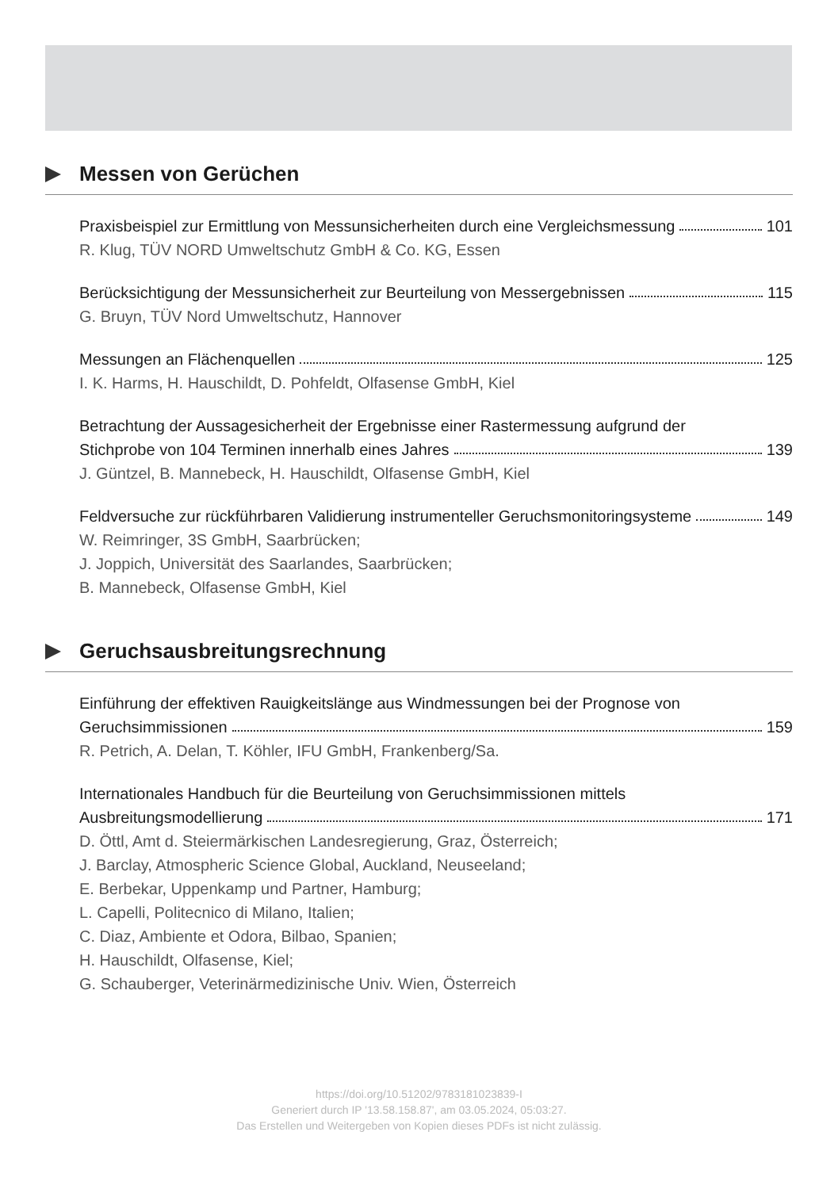Messen von Gerüchen
Praxisbeispiel zur Ermittlung von Messunsicherheiten durch eine Vergleichsmessung 101
R. Klug, TÜV NORD Umweltschutz GmbH & Co. KG, Essen
Berücksichtigung der Messunsicherheit zur Beurteilung von Messergebnissen 115
G. Bruyn, TÜV Nord Umweltschutz, Hannover
Messungen an Flächenquellen 125
I. K. Harms, H. Hauschildt, D. Pohfeldt, Olfasense GmbH, Kiel
Betrachtung der Aussagesicherheit der Ergebnisse einer Rastermessung aufgrund der
Stichprobe von 104 Terminen innerhalb eines Jahres 139
J. Güntzel, B. Mannebeck, H. Hauschildt, Olfasense GmbH, Kiel
Feldversuche zur rückführbaren Validierung instrumenteller Geruchsmonitoringsysteme 149
W. Reimringer, 3S GmbH, Saarbrücken;
J. Joppich, Universität des Saarlandes, Saarbrücken;
B. Mannebeck, Olfasense GmbH, Kiel
Geruchsausbreitungsrechnung
Einführung der effektiven Rauigkeitslänge aus Windmessungen bei der Prognose von
Geruchsimmissionen 159
R. Petrich, A. Delan, T. Köhler, IFU GmbH, Frankenberg/Sa.
Internationales Handbuch für die Beurteilung von Geruchsimmissionen mittels
Ausbreitungsmodellierung 171
D. Öttl, Amt d. Steiermärkischen Landesregierung, Graz, Österreich;
J. Barclay, Atmospheric Science Global, Auckland, Neuseeland;
E. Berbekar, Uppenkamp und Partner, Hamburg;
L. Capelli, Politecnico di Milano, Italien;
C. Diaz, Ambiente et Odora, Bilbao, Spanien;
H. Hauschildt, Olfasense, Kiel;
G. Schauberger, Veterinärmedizinische Univ. Wien, Österreich
https://doi.org/10.51202/9783181023839-I
Generiert durch IP '13.58.158.87', am 03.05.2024, 05:03:27.
Das Erstellen und Weitergeben von Kopien dieses PDFs ist nicht zulässig.